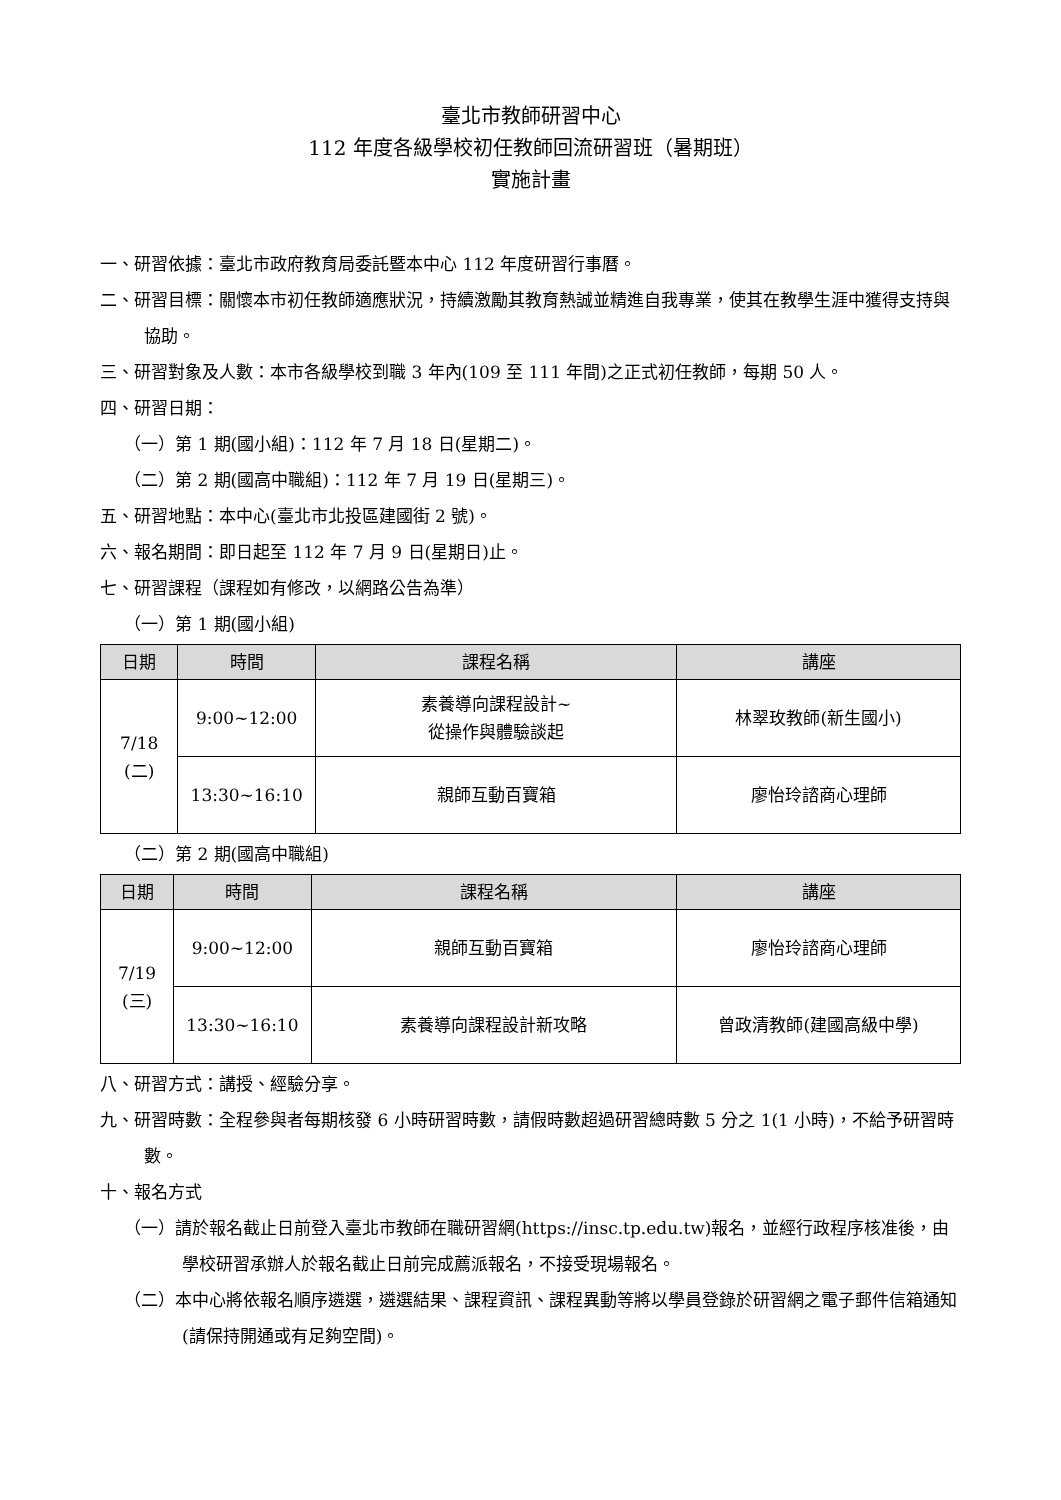臺北市教師研習中心
112 年度各級學校初任教師回流研習班（暑期班）
實施計畫
一、研習依據：臺北市政府教育局委託暨本中心 112 年度研習行事曆。
二、研習目標：關懷本市初任教師適應狀況，持續激勵其教育熱誠並精進自我專業，使其在教學生涯中獲得支持與協助。
三、研習對象及人數：本市各級學校到職 3 年內(109 至 111 年間)之正式初任教師，每期 50 人。
四、研習日期：
（一）第 1 期(國小組)：112 年 7 月 18 日(星期二)。
（二）第 2 期(國高中職組)：112 年 7 月 19 日(星期三)。
五、研習地點：本中心(臺北市北投區建國街 2 號)。
六、報名期間：即日起至 112 年 7 月 9 日(星期日)止。
七、研習課程（課程如有修改，以網路公告為準）
（一）第 1 期(國小組)
| 日期 | 時間 | 課程名稱 | 講座 |
| --- | --- | --- | --- |
| 7/18 (二) | 9:00~12:00 | 素養導向課程設計~ 從操作與體驗談起 | 林翠玫教師(新生國小) |
| | 13:30~16:10 | 親師互動百寶箱 | 廖怡玲諮商心理師 |
（二）第 2 期(國高中職組)
| 日期 | 時間 | 課程名稱 | 講座 |
| --- | --- | --- | --- |
| 7/19 (三) | 9:00~12:00 | 親師互動百寶箱 | 廖怡玲諮商心理師 |
| | 13:30~16:10 | 素養導向課程設計新攻略 | 曾政清教師(建國高級中學) |
八、研習方式：講授、經驗分享。
九、研習時數：全程參與者每期核發 6 小時研習時數，請假時數超過研習總時數 5 分之 1(1 小時)，不給予研習時數。
十、報名方式
（一）請於報名截止日前登入臺北市教師在職研習網(https://insc.tp.edu.tw)報名，並經行政程序核准後，由學校研習承辦人於報名截止日前完成薦派報名，不接受現場報名。
（二）本中心將依報名順序遴選，遴選結果、課程資訊、課程異動等將以學員登錄於研習網之電子郵件信箱通知(請保持開通或有足夠空間)。